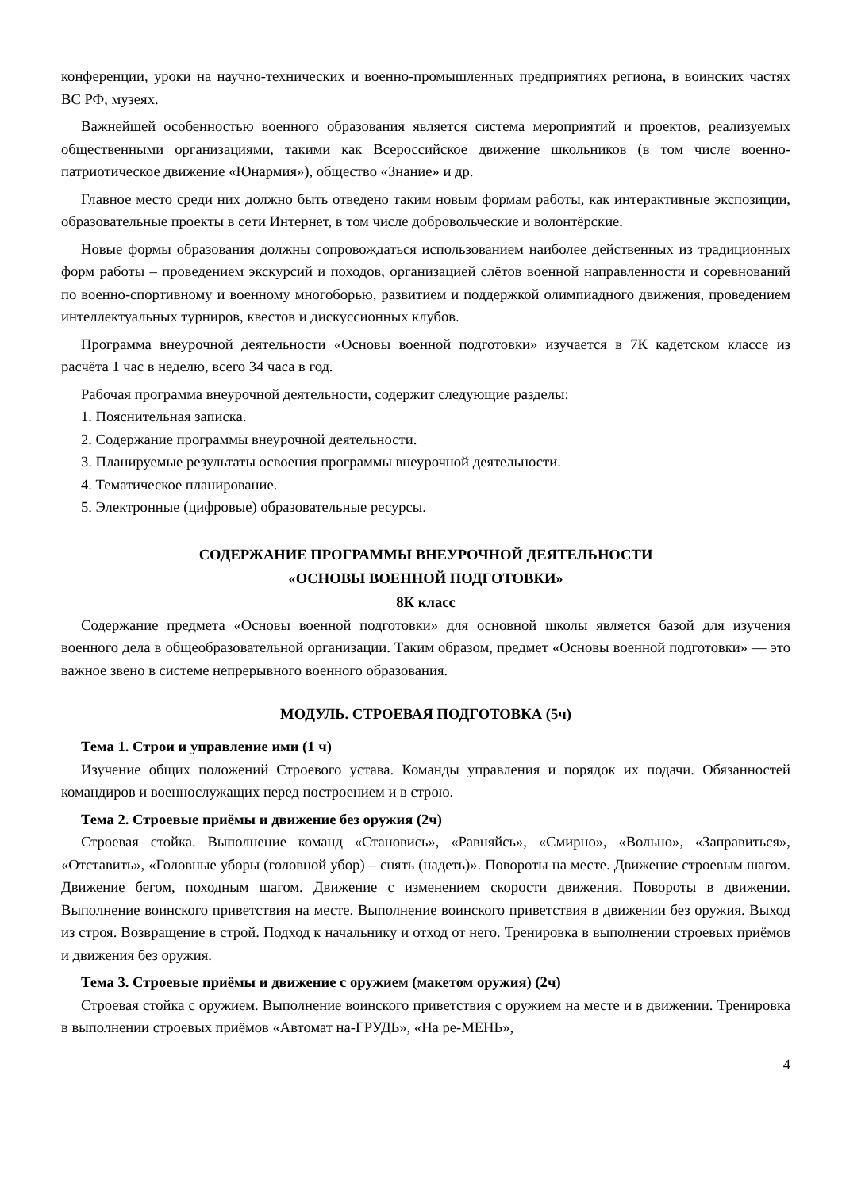конференции, уроки на научно-технических и военно-промышленных предприятиях региона, в воинских частях ВС РФ, музеях.
Важнейшей особенностью военного образования является система мероприятий и проектов, реализуемых общественными организациями, такими как Всероссийское движение школьников (в том числе военно-патриотическое движение «Юнармия»), общество «Знание» и др.
Главное место среди них должно быть отведено таким новым формам работы, как интерактивные экспозиции, образовательные проекты в сети Интернет, в том числе добровольческие и волонтёрские.
Новые формы образования должны сопровождаться использованием наиболее действенных из традиционных форм работы – проведением экскурсий и походов, организацией слётов военной направленности и соревнований по военно-спортивному и военному многоборью, развитием и поддержкой олимпиадного движения, проведением интеллектуальных турниров, квестов и дискуссионных клубов.
Программа внеурочной деятельности «Основы военной подготовки» изучается в 7К кадетском классе из расчёта 1 час в неделю, всего 34 часа в год.
Рабочая программа внеурочной деятельности, содержит следующие разделы:
1. Пояснительная записка.
2. Содержание программы внеурочной деятельности.
3. Планируемые результаты освоения программы внеурочной деятельности.
4. Тематическое планирование.
5. Электронные (цифровые) образовательные ресурсы.
СОДЕРЖАНИЕ ПРОГРАММЫ ВНЕУРОЧНОЙ ДЕЯТЕЛЬНОСТИ
«ОСНОВЫ ВОЕННОЙ ПОДГОТОВКИ»
8К класс
Содержание предмета «Основы военной подготовки» для основной школы является базой для изучения военного дела в общеобразовательной организации. Таким образом, предмет «Основы военной подготовки» — это важное звено в системе непрерывного военного образования.
МОДУЛЬ. СТРОЕВАЯ ПОДГОТОВКА (5ч)
Тема 1. Строи и управление ими (1 ч)
Изучение общих положений Строевого устава. Команды управления и порядок их подачи. Обязанностей командиров и военнослужащих перед построением и в строю.
Тема 2. Строевые приёмы и движение без оружия (2ч)
Строевая стойка. Выполнение команд «Становись», «Равняйсь», «Смирно», «Вольно», «Заправиться», «Отставить», «Головные уборы (головной убор) – снять (надеть)». Повороты на месте. Движение строевым шагом. Движение бегом, походным шагом. Движение с изменением скорости движения. Повороты в движении. Выполнение воинского приветствия на месте. Выполнение воинского приветствия в движении без оружия. Выход из строя. Возвращение в строй. Подход к начальнику и отход от него. Тренировка в выполнении строевых приёмов и движения без оружия.
Тема 3. Строевые приёмы и движение с оружием (макетом оружия) (2ч)
Строевая стойка с оружием. Выполнение воинского приветствия с оружием на месте и в движении. Тренировка в выполнении строевых приёмов «Автомат на-ГРУДЬ», «На ре-МЕНЬ»,
4